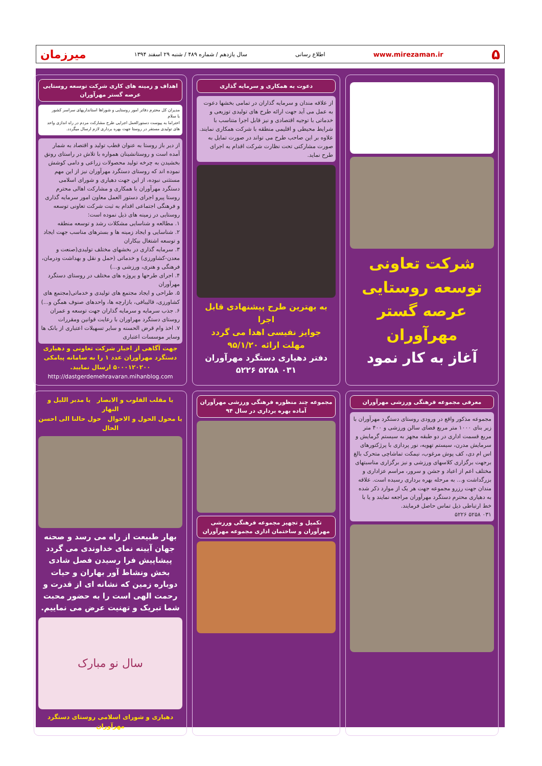۵ www.mirezaman.ir اطلاع رسانی سال یازدهم / شماره ۴۸۹ / شنبه ۲۹ اسفند ۱۳۹۴ میرزمان
شرکت تعاونی توسعه روستایی
عرصه گستر مهرآوران
آغاز به کار نمود
دعوت به همکاری و سرمایه گذاری
از علاقه مندان و سرمایه گذاران در تمامی بخشها دعوت به عمل می آید جهت ارائه طرح های تولیدی توزیعی و خدماتی با توجیه اقتصادی و نیز قابل اجرا متناسب با شرایط محیطی و اقلیمی منطقه با شرکت همکاری نمایند. علاوه بر این صاحب طرح می تواند در صورت تمایل به صورت مشارکتی تحت نظارت شرکت اقدام به اجرای طرح نماید.
به بهترین طرح پیشنهادی قابل اجرا
جوایز نفیسی اهدا می گردد
مهلت ارائه ۹۵/۱/۲۰
دفتر دهیاری دستگرد مهرآوران
۰۳۱ ۵۲۵۸ ۵۲۲۶
اهداف و زمینه های کاری شرکت توسعه روستایی عرصه گستر مهرآوران
مدیران کل محترم دفاتر امور روستایی و شوراها استانداریهای سراسر کشور
با سلام
احتراما به پیوست دستورالعمل اجرایی طرح مشارکت مردم در راه اندازی واحد های تولیدی مستقر در روستا جهت بهره برداری لازم ارسال میگردد.
از دیر باز روستا به عنوان قطب تولید و اقتصاد به شمار آمده است و روستانشینان همواره با تلاش در راستای رونق بخشیدن به چرخه تولید محصولات زراعی و دامی کوشش نموده اند که روستای دستگرد مهرآوران نیز از این مهم مستثنی نبوده، از این جهت دهیاری و شورای اسلامی دستگرد مهرآوران با همکاری و مشارکت اهالی محترم روستا پیرو اجرای دستور العمل معاون امور سرمایه گذاری و فرهنگی اجتماعی اقدام به ثبت شرکت تعاونی توسعه روستایی در زمینه های ذیل نموده است:
۱. مطالعه و شناسایی مشکلات رشد و توسعه منطقه
۲. شناسایی و ایجاد زمینه ها و بسترهای مناسب جهت ایجاد و توسعه اشتغال بیکاران
۳. سرمایه گذاری در بخشهای مختلف تولیدی(صنعت و معدن-کشاورزی) و خدماتی (حمل و نقل و بهداشت ودرمان، فرهنگی و هنری، ورزشی و...)
۴. اجرای طرحها و پروژه های مختلف در روستای دستگرد مهرآوران
۵. طراحی و ایجاد مجتمع های تولیدی و خدماتی(مجتمع های کشاورزی، قالیبافی، بازارچه ها، واحدهای صنوف همگن و...)
۶. جذب سرمایه و سرمایه گذاران جهت توسعه و عمران روستای دستگرد مهراوران با رعایت قوانین ومقررات
۷. اخذ وام قرض الحسنه و سایر تسهیلات اعتباری از بانک ها وسایر موسسات اعتباری
جهت آگاهی از اخبار شرکت تعاونی و دهیاری دستگرد مهرآوران عدد ۱ را به سامانه پیامکی ۵۰۰۰۱۲۰۲۰۰ ارسال نمایید.
http://dastgerdemehravaran.mihanblog.com
معرفی مجموعه فرهنگی ورزشی مهرآوران
مجموعه مذکور واقع در ورودی روستای دستگرد مهرآوران با زیر بنای ۱۰۰۰ متر مربع فضای سالن ورزشی و ۴۰۰ متر مربع قسمت اداری در دو طبقه مجهز به سیستم گرمایش و سرمایش مدرن، سیستم تهویه، نور پردازی با پرژکتورهای اس ام دی، کف پوش مرغوب، نیمکت تماشاچی متحرک بالغ برجهت برگزاری کلاسهای ورزشی و نیز برگزاری مناسبتهای مختلف اعم از اعیاد و جشن و سرور، مراسم عزاداری و بزرگداشت و... به مرحله بهره برداری رسیده است. علاقه مندان جهت رزرو مجموعه جهت هر یک از موارد ذکر شده به دهیاری محترم دستگرد مهرآوران مراجعه نمایند و یا با خط ارتباطی ذیل تماس حاصل فرمایند.
۰۳۱ ۵۲۵۸ ۵۲۲۶
مجموعه چند منظوره فرهنگی ورزشی مهرآوران آماده بهره برداری در سال ۹۴
تکمیل و تجهیز مجموعه فرهنگی ورزشی مهرآوران و ساختمان اداری مجموعه مهرآوران
یا مقلب القلوب و الابصار یا مدبر اللیل و النهار
یا محول الحول و الاحوال حول حالنا الی احسن الحال
بهار طبیعت از راه می رسد و صحنه جهان آیینه نمای خداوندی می گردد پیشاپیش فرا رسیدن فصل شادی بخش ونشاط آور بهاران و حیات دوباره زمین که نشانه ای از قدرت و رحمت الهی است را به حضور محبت شما تبریک و تهنیت عرض می نماییم.
سال نو مبارک
دهیاری و شورای اسلامی روستای دستگرد مهرآوران